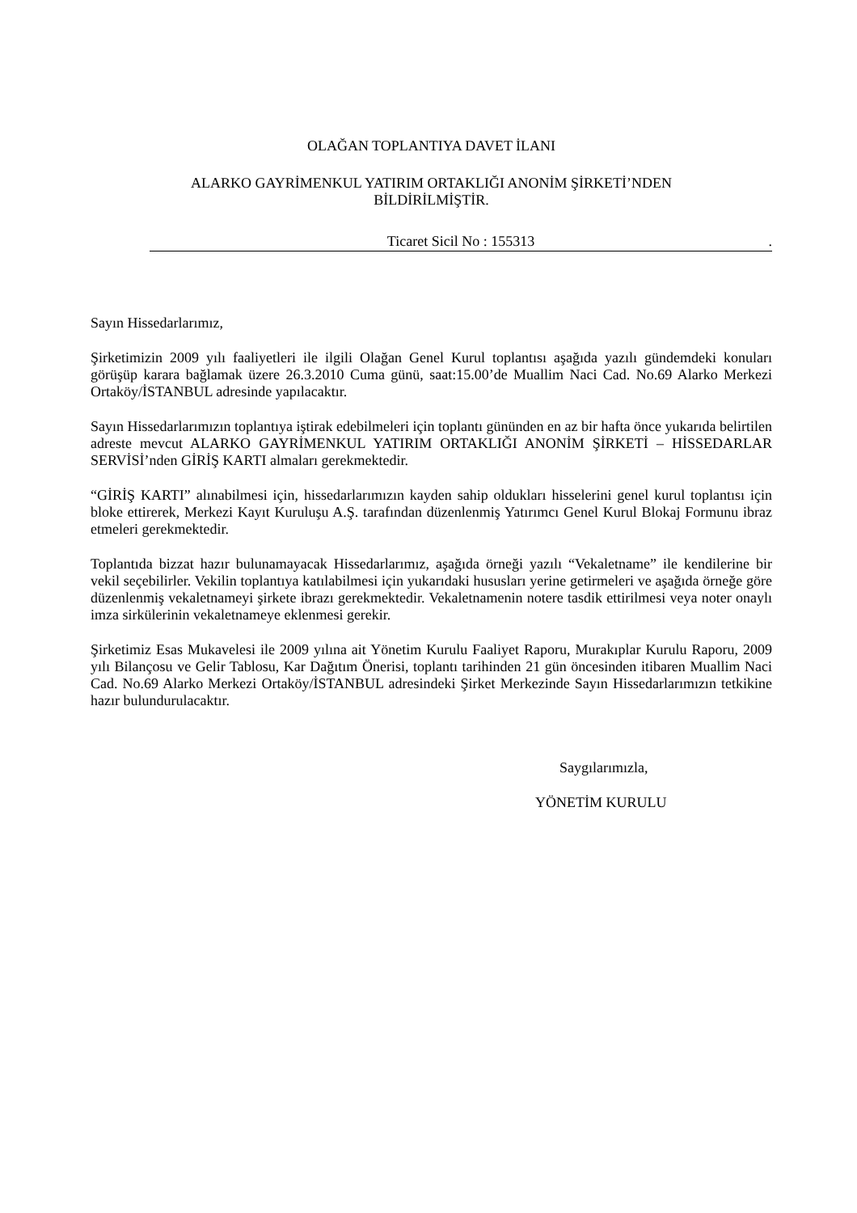OLAĞAN TOPLANTIYA DAVET İLANI
ALARKO GAYRİMENKUL YATIRIM ORTAKLIĞI ANONİM ŞİRKETİ’NDEN
BİLDİRİLMİŞTİR.
Ticaret Sicil No : 155313 .
Sayın Hissedarlarımız,
Şirketimizin 2009 yılı faaliyetleri ile ilgili Olağan Genel Kurul toplantısı aşağıda yazılı gündemdeki konuları görüşüp karara bağlamak üzere 26.3.2010 Cuma günü, saat:15.00’de Muallim Naci Cad. No.69 Alarko Merkezi Ortaköy/İSTANBUL adresinde yapılacaktır.
Sayın Hissedarlarımızın toplantıya iştirak edebilmeleri için toplantı gününden en az bir hafta önce yukarıda belirtilen adreste mevcut ALARKO GAYRİMENKUL YATIRIM ORTAKLIĞI ANONİM ŞİRKETİ – HİSSEDARLAR SERVİSİ’nden GİRİŞ KARTI almaları gerekmektedir.
“GİRİŞ KARTI” alınabilmesi için, hissedarlarımızın kayden sahip oldukları hisselerini genel kurul toplantısı için bloke ettirerek, Merkezi Kayıt Kuruluşu A.Ş. tarafından düzenlenmiş Yatırımcı Genel Kurul Blokaj Formunu ibraz etmeleri gerekmektedir.
Toplantıda bizzat hazır bulunamayacak Hissedarlarımız, aşağıda örneği yazılı “Vekaletname” ile kendilerine bir vekil seçebilirler. Vekilin toplantıya katılabilmesi için yukarıdaki hususları yerine getirmeleri ve aşağıda örneğe göre düzenlenmiş vekaletnameyi şirkete ibrazı gerekmektedir. Vekaletnamenin notere tasdik ettirilmesi veya noter onaylı imza sirkülerinin vekaletnameye eklenmesi gerekir.
Şirketimiz Esas Mukavelesi ile 2009 yılına ait Yönetim Kurulu Faaliyet Raporu, Murakıplar Kurulu Raporu, 2009 yılı Bilançosu ve Gelir Tablosu, Kar Dağıtım Önerisi, toplantı tarihinden 21 gün öncesinden itibaren Muallim Naci Cad. No.69 Alarko Merkezi Ortaköy/İSTANBUL adresindeki Şirket Merkezinde Sayın Hissedarlarımızın tetkikine hazır bulundurulacaktır.
Saygılarımızla,
YÖNETİM KURULU